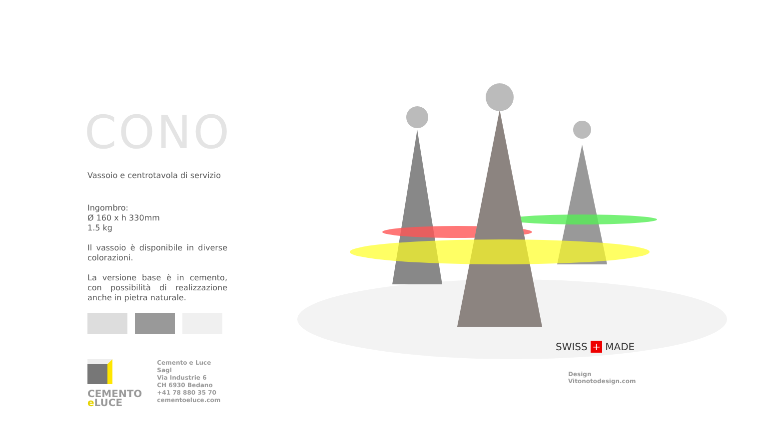CONO
Vassoio e centrotavola di servizio
Ingombro:
Ø 160 x h 330mm
1.5 kg
Il vassoio è disponibile in diverse colorazioni.
La versione base è in cemento, con possibilità di realizzazione anche in pietra naturale.
CEMENTO
e LUCE
Cemento e Luce Sagl
Via Industrie 6
CH 6930 Bedano
+41 78 880 35 70
cementoeluce.com
SWISS + MADE
Design
Vitonotodesign.com